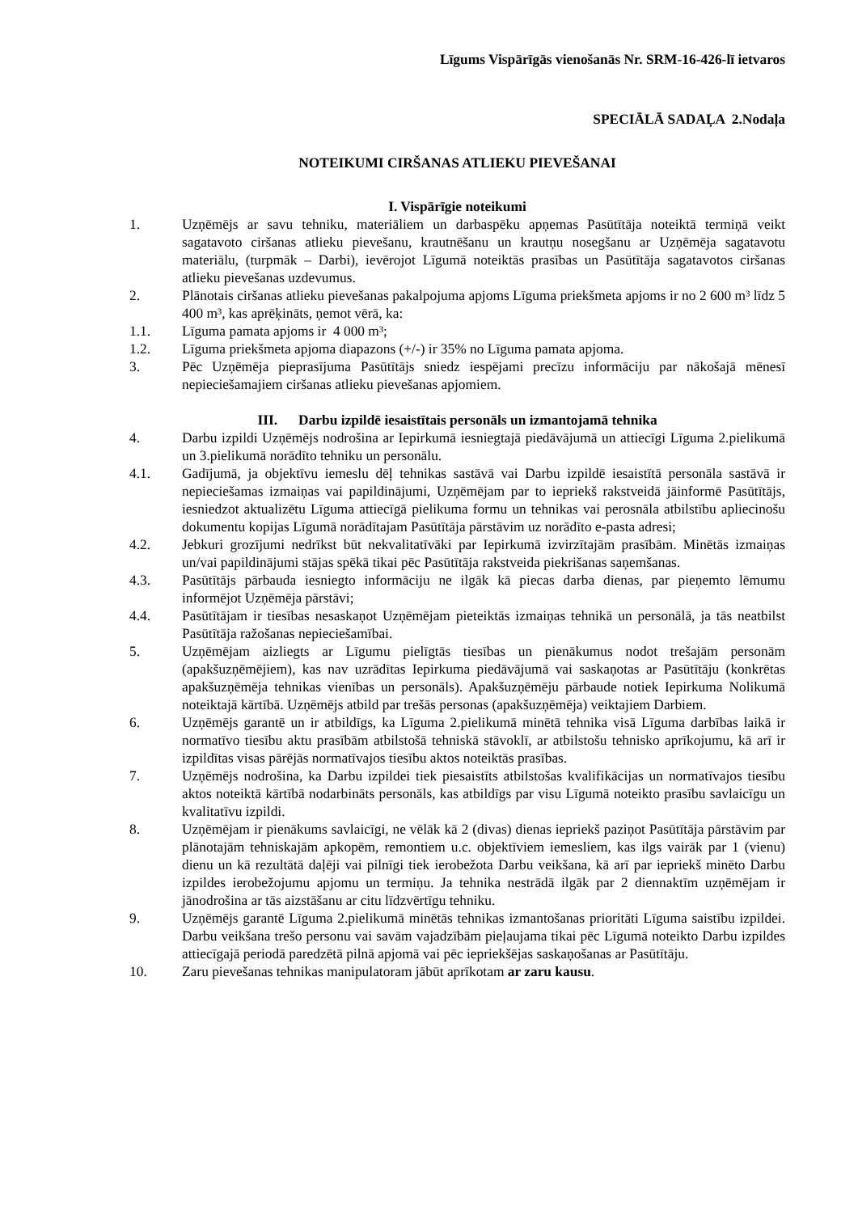Līgums Vispārīgās vienošanās Nr. SRM-16-426-lī ietvaros
SPECIĀLĀ SADAĻA 2.Nodaļa
NOTEIKUMI CIRŠANAS ATLIEKU PIEVEŠANAI
I. Vispārīgie noteikumi
1. Uzņēmējs ar savu tehniku, materiāliem un darbaspēku apņemas Pasūtītāja noteiktā termiņā veikt sagatavoto ciršanas atlieku pievešanu, krautnēšanu un krautņu nosegšanu ar Uzņēmēja sagatavotu materiālu, (turpmāk – Darbi), ievērojot Līgumā noteiktās prasības un Pasūtītāja sagatavotos ciršanas atlieku pievešanas uzdevumus.
2. Plānotais ciršanas atlieku pievešanas pakalpojuma apjoms Līguma priekšmeta apjoms ir no 2 600 m³ līdz 5 400 m³, kas aprēķināts, ņemot vērā, ka:
1.1. Līguma pamata apjoms ir 4 000 m³;
1.2. Līguma priekšmeta apjoma diapazons (+/-) ir 35% no Līguma pamata apjoma.
3. Pēc Uzņēmēja pieprasījuma Pasūtītājs sniedz iespējami precīzu informāciju par nākošajā mēnesī nepieciešamajiem ciršanas atlieku pievešanas apjomiem.
III. Darbu izpildē iesaistītais personāls un izmantojamā tehnika
4. Darbu izpildi Uzņēmējs nodrošina ar Iepirkumā iesniegtajā piedāvājumā un attiecīgi Līguma 2.pielikumā un 3.pielikumā norādīto tehniku un personālu.
4.1. Gadījumā, ja objektīvu iemeslu dēļ tehnikas sastāvā vai Darbu izpildē iesaistītā personāla sastāvā ir nepieciešamas izmaiņas vai papildinājumi, Uzņēmējam par to iepriekš rakstveidā jāinformē Pasūtītājs, iesniedzot aktualizētu Līguma attiecīgā pielikuma formu un tehnikas vai perosnāla atbilstību apliecinošu dokumentu kopijas Līgumā norādītajam Pasūtītāja pārstāvim uz norādīto e-pasta adresi;
4.2. Jebkuri grozījumi nedrīkst būt nekvalitatīvāki par Iepirkumā izvirzītajām prasībām. Minētās izmaiņas un/vai papildinājumi stājas spēkā tikai pēc Pasūtītāja rakstveida piekrišanas saņemšanas.
4.3. Pasūtītājs pārbauda iesniegto informāciju ne ilgāk kā piecas darba dienas, par pieņemto lēmumu informējot Uzņēmēja pārstāvi;
4.4. Pasūtītājam ir tiesības nesaskaņot Uzņēmējam pieteiktās izmaiņas tehnikā un personālā, ja tās neatbilst Pasūtītāja ražošanas nepieciešamībai.
5. Uzņēmējam aizliegts ar Līgumu pielīgtās tiesības un pienākumus nodot trešajām personām (apakšuzņēmējiem), kas nav uzrādītas Iepirkuma piedāvājumā vai saskaņotas ar Pasūtītāju (konkrētas apakšuzņēmēja tehnikas vienības un personāls). Apakšuzņēmēju pārbaude notiek Iepirkuma Nolikumā noteiktajā kārtībā. Uzņēmējs atbild par trešās personas (apakšuzņēmēja) veiktajiem Darbiem.
6. Uzņēmējs garantē un ir atbildīgs, ka Līguma 2.pielikumā minētā tehnika visā Līguma darbības laikā ir normatīvo tiesību aktu prasībām atbilstošā tehniskā stāvoklī, ar atbilstošu tehnisko aprīkojumu, kā arī ir izpildītas visas pārējās normatīvajos tiesību aktos noteiktās prasības.
7. Uzņēmējs nodrošina, ka Darbu izpildei tiek piesaistīts atbilstošas kvalifikācijas un normatīvajos tiesību aktos noteiktā kārtībā nodarbināts personāls, kas atbildīgs par visu Līgumā noteikto prasību savlaicīgu un kvalitatīvu izpildi.
8. Uzņēmējam ir pienākums savlaicīgi, ne vēlāk kā 2 (divas) dienas iepriekš paziņot Pasūtītāja pārstāvim par plānotajām tehniskajām apkopēm, remontiem u.c. objektīviem iemesliem, kas ilgs vairāk par 1 (vienu) dienu un kā rezultātā daļēji vai pilnīgi tiek ierobežota Darbu veikšana, kā arī par iepriekš minēto Darbu izpildes ierobežojumu apjomu un termiņu. Ja tehnika nestrādā ilgāk par 2 diennaktīm uzņēmējam ir jānodrošina ar tās aizstāšanu ar citu līdzvērtīgu tehniku.
9. Uzņēmējs garantē Līguma 2.pielikumā minētās tehnikas izmantošanas prioritāti Līguma saistību izpildei. Darbu veikšana trešo personu vai savām vajadzībām pieļaujama tikai pēc Līgumā noteikto Darbu izpildes attiecīgajā periodā paredzētā pilnā apjomā vai pēc iepriekšējas saskaņošanas ar Pasūtītāju.
10. Zaru pievešanas tehnikas manipulatoram jābūt aprīkotam ar zaru kausu.